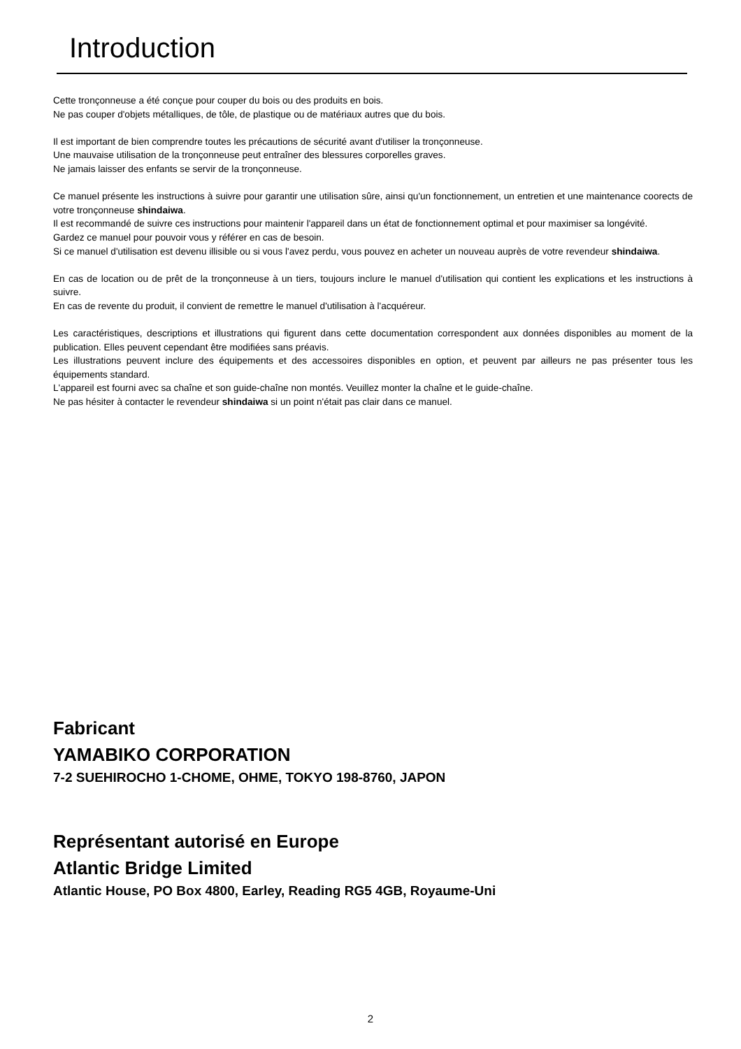Introduction
Cette tronçonneuse a été conçue pour couper du bois ou des produits en bois.
Ne pas couper d'objets métalliques, de tôle, de plastique ou de matériaux autres que du bois.
Il est important de bien comprendre toutes les précautions de sécurité avant d'utiliser la tronçonneuse.
Une mauvaise utilisation de la tronçonneuse peut entraîner des blessures corporelles graves.
Ne jamais laisser des enfants se servir de la tronçonneuse.
Ce manuel présente les instructions à suivre pour garantir une utilisation sûre, ainsi qu'un fonctionnement, un entretien et une maintenance coorects de votre tronçonneuse shindaiwa.
Il est recommandé de suivre ces instructions pour maintenir l'appareil dans un état de fonctionnement optimal et pour maximiser sa longévité.
Gardez ce manuel pour pouvoir vous y référer en cas de besoin.
Si ce manuel d'utilisation est devenu illisible ou si vous l'avez perdu, vous pouvez en acheter un nouveau auprès de votre revendeur shindaiwa.
En cas de location ou de prêt de la tronçonneuse à un tiers, toujours inclure le manuel d'utilisation qui contient les explications et les instructions à suivre.
En cas de revente du produit, il convient de remettre le manuel d'utilisation à l'acquéreur.
Les caractéristiques, descriptions et illustrations qui figurent dans cette documentation correspondent aux données disponibles au moment de la publication. Elles peuvent cependant être modifiées sans préavis.
Les illustrations peuvent inclure des équipements et des accessoires disponibles en option, et peuvent par ailleurs ne pas présenter tous les équipements standard.
L'appareil est fourni avec sa chaîne et son guide-chaîne non montés. Veuillez monter la chaîne et le guide-chaîne.
Ne pas hésiter à contacter le revendeur shindaiwa si un point n'était pas clair dans ce manuel.
Fabricant
YAMABIKO CORPORATION
7-2 SUEHIROCHO 1-CHOME, OHME, TOKYO 198-8760, JAPON
Représentant autorisé en Europe
Atlantic Bridge Limited
Atlantic House, PO Box 4800, Earley, Reading RG5 4GB, Royaume-Uni
2